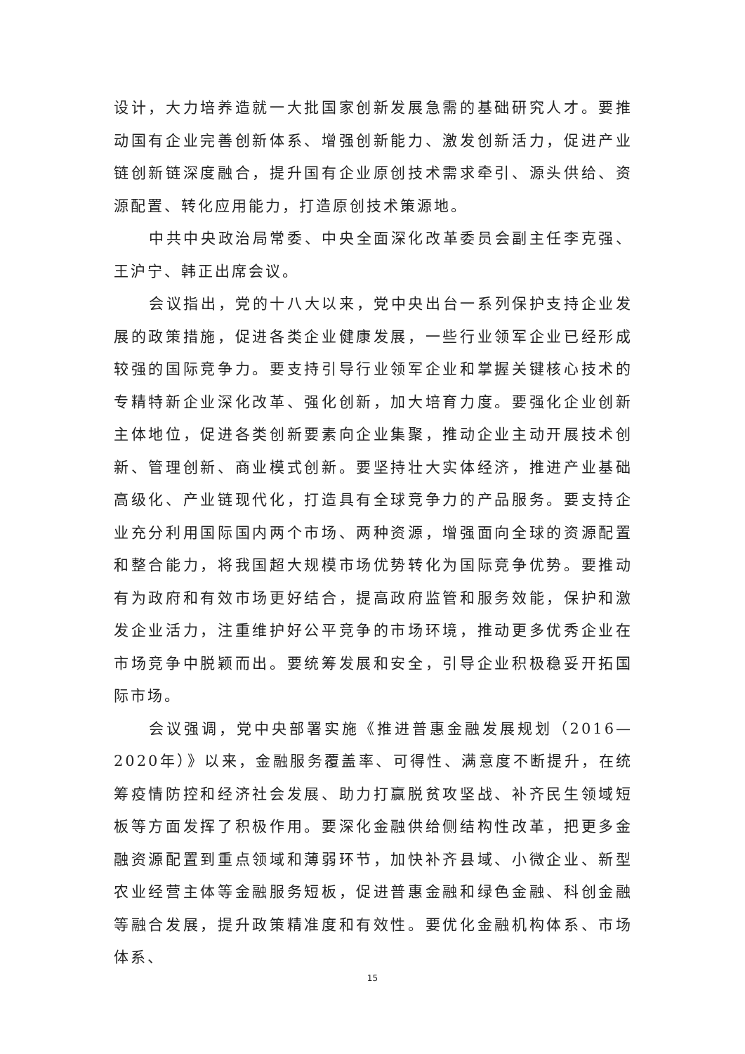设计，大力培养造就一大批国家创新发展急需的基础研究人才。要推动国有企业完善创新体系、增强创新能力、激发创新活力，促进产业链创新链深度融合，提升国有企业原创技术需求牵引、源头供给、资源配置、转化应用能力，打造原创技术策源地。
中共中央政治局常委、中央全面深化改革委员会副主任李克强、王沪宁、韩正出席会议。
会议指出，党的十八大以来，党中央出台一系列保护支持企业发展的政策措施，促进各类企业健康发展，一些行业领军企业已经形成较强的国际竞争力。要支持引导行业领军企业和掌握关键核心技术的专精特新企业深化改革、强化创新，加大培育力度。要强化企业创新主体地位，促进各类创新要素向企业集聚，推动企业主动开展技术创新、管理创新、商业模式创新。要坚持壮大实体经济，推进产业基础高级化、产业链现代化，打造具有全球竞争力的产品服务。要支持企业充分利用国际国内两个市场、两种资源，增强面向全球的资源配置和整合能力，将我国超大规模市场优势转化为国际竞争优势。要推动有为政府和有效市场更好结合，提高政府监管和服务效能，保护和激发企业活力，注重维护好公平竞争的市场环境，推动更多优秀企业在市场竞争中脱颖而出。要统筹发展和安全，引导企业积极稳妥开拓国际市场。
会议强调，党中央部署实施《推进普惠金融发展规划（2016—2020年）》以来，金融服务覆盖率、可得性、满意度不断提升，在统筹疫情防控和经济社会发展、助力打赢脱贫攻坚战、补齐民生领域短板等方面发挥了积极作用。要深化金融供给侧结构性改革，把更多金融资源配置到重点领域和薄弱环节，加快补齐县域、小微企业、新型农业经营主体等金融服务短板，促进普惠金融和绿色金融、科创金融等融合发展，提升政策精准度和有效性。要优化金融机构体系、市场体系、
15